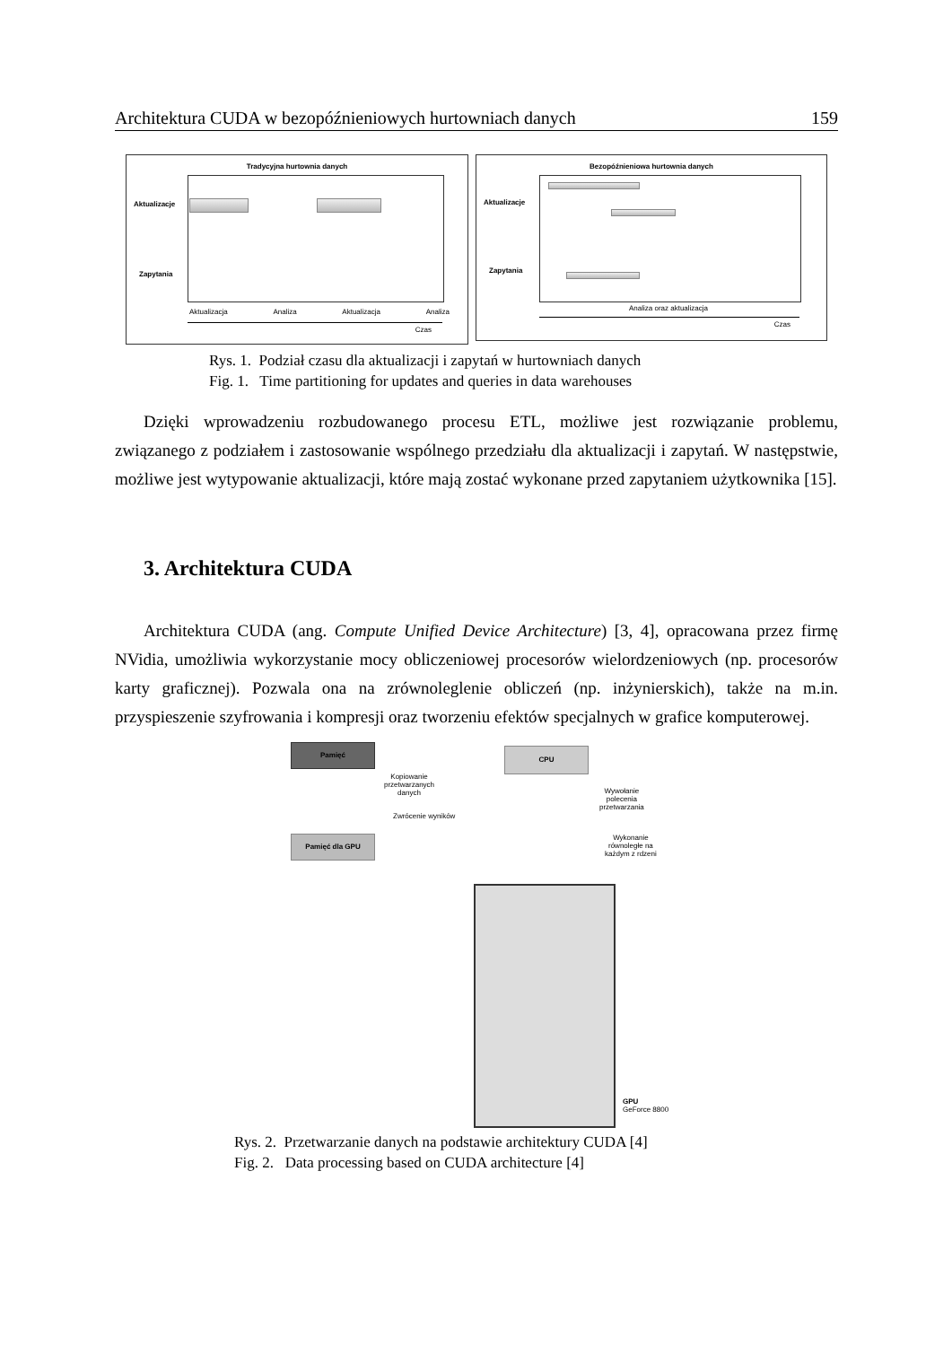Architektura CUDA w bezopóźnieniowych hurtowniach danych 159
Tradycyjna hurtownia danych
Aktualizacje
Zapytania
Aktualizacja Analiza Aktualizacja Analiza
Czas
Bezopóźnieniowa hurtownia danych
Aktualizacje
Zapytania
Analiza oraz aktualizacja
Czas
Rys. 1. Podział czasu dla aktualizacji i zapytań w hurtowniach danych
Fig. 1. Time partitioning for updates and queries in data warehouses
Dzięki wprowadzeniu rozbudowanego procesu ETL, możliwe jest rozwiązanie problemu, związanego z podziałem i zastosowanie wspólnego przedziału dla aktualizacji i zapytań. W następstwie, możliwe jest wytypowanie aktualizacji, które mają zostać wykonane przed zapytaniem użytkownika [15].
3. Architektura CUDA
Architektura CUDA (ang. Compute Unified Device Architecture) [3, 4], opracowana przez firmę NVidia, umożliwia wykorzystanie mocy obliczeniowej procesorów wielordze­niowych (np. procesorów karty graficznej). Pozwala ona na zrównoleglenie obliczeń (np. inżynierskich), także na m.in. przyspieszenie szyfrowania i kompresji oraz tworzeniu efektów specjalnych w grafice komputerowej.
Pamięć CPU
Kopiowanie
przetwarzanych
danych
Zwrócenie wyników
Wywołanie
polecenia
przetwarzania
Wykonanie
równoległe na
każdym z rdzeni
Pamięć dla GPU
GPU
GeForce 8800
Rys. 2. Przetwarzanie danych na podstawie architektury CUDA [4]
Fig. 2. Data processing based on CUDA architecture [4]